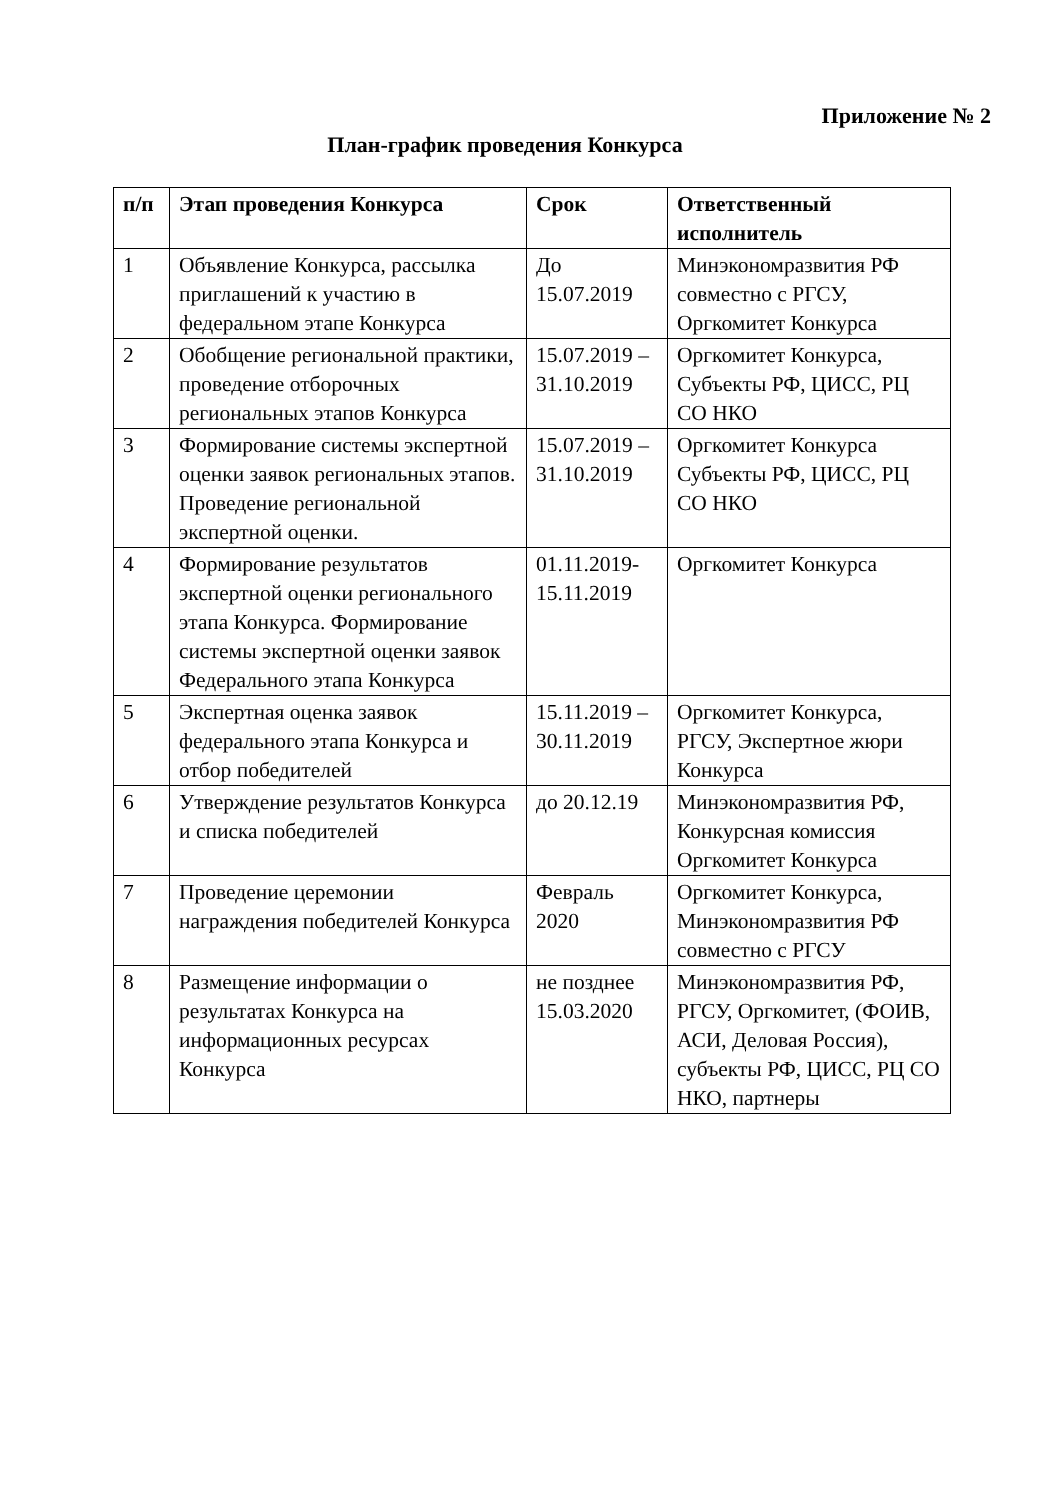Приложение № 2
План-график проведения Конкурса
| п/п | Этап проведения Конкурса | Срок | Ответственный исполнитель |
| --- | --- | --- | --- |
| 1 | Объявление Конкурса, рассылка приглашений к участию в федеральном этапе Конкурса | До 15.07.2019 | Минэкономразвития РФ совместно с РГСУ, Оргкомитет Конкурса |
| 2 | Обобщение региональной практики, проведение отборочных региональных этапов Конкурса | 15.07.2019 – 31.10.2019 | Оргкомитет Конкурса, Субъекты РФ, ЦИСС, РЦ СО НКО |
| 3 | Формирование системы экспертной оценки заявок региональных этапов. Проведение региональной экспертной оценки. | 15.07.2019 – 31.10.2019 | Оргкомитет Конкурса Субъекты РФ, ЦИСС, РЦ СО НКО |
| 4 | Формирование результатов экспертной оценки регионального этапа Конкурса. Формирование системы экспертной оценки заявок Федерального этапа Конкурса | 01.11.2019-15.11.2019 | Оргкомитет Конкурса |
| 5 | Экспертная оценка заявок федерального этапа Конкурса и отбор победителей | 15.11.2019 – 30.11.2019 | Оргкомитет Конкурса, РГСУ, Экспертное жюри Конкурса |
| 6 | Утверждение результатов Конкурса и списка победителей | до 20.12.19 | Минэкономразвития РФ, Конкурсная комиссия Оргкомитет Конкурса |
| 7 | Проведение церемонии награждения победителей Конкурса | Февраль 2020 | Оргкомитет Конкурса, Минэкономразвития РФ совместно с РГСУ |
| 8 | Размещение информации о результатах Конкурса на информационных ресурсах Конкурса | не позднее 15.03.2020 | Минэкономразвития РФ, РГСУ, Оргкомитет, (ФОИВ, АСИ, Деловая Россия), субъекты РФ, ЦИСС, РЦ СО НКО, партнеры |